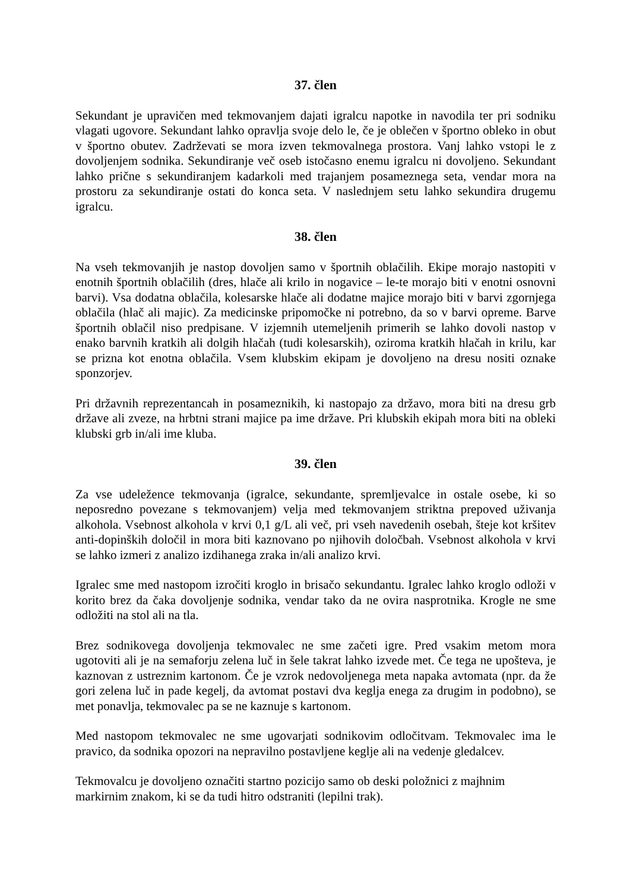37. člen
Sekundant je upravičen med tekmovanjem dajati igralcu napotke in navodila ter pri sodniku vlagati ugovore. Sekundant lahko opravlja svoje delo le, če je oblečen v športno obleko in obut v športno obutev. Zadrževati se mora izven tekmovalnega prostora. Vanj lahko vstopi le z dovoljenjem sodnika. Sekundiranje več oseb istočasno enemu igralcu ni dovoljeno. Sekundant lahko prične s sekundiranjem kadarkoli med trajanjem posameznega seta, vendar mora na prostoru za sekundiranje ostati do konca seta. V naslednjem setu lahko sekundira drugemu igralcu.
38. člen
Na vseh tekmovanjih je nastop dovoljen samo v športnih oblačilih. Ekipe morajo nastopiti v enotnih športnih oblačilih (dres, hlače ali krilo in nogavice – le-te morajo biti v enotni osnovni barvi). Vsa dodatna oblačila, kolesarske hlače ali dodatne majice morajo biti v barvi zgornjega oblačila (hlač ali majic). Za medicinske pripomočke ni potrebno, da so v barvi opreme. Barve športnih oblačil niso predpisane. V izjemnih utemeljenih primerih se lahko dovoli nastop v enako barvnih kratkih ali dolgih hlačah (tudi kolesarskih), oziroma kratkih hlačah in krilu, kar se prizna kot enotna oblačila. Vsem klubskim ekipam je dovoljeno na dresu nositi oznake sponzorjev.
Pri državnih reprezentancah in posameznikih, ki nastopajo za državo, mora biti na dresu grb države ali zveze, na hrbtni strani majice pa ime države. Pri klubskih ekipah mora biti na obleki klubski grb in/ali ime kluba.
39. člen
Za vse udeležence tekmovanja (igralce, sekundante, spremljevalce in ostale osebe, ki so neposredno povezane s tekmovanjem) velja med tekmovanjem striktna prepoved uživanja alkohola. Vsebnost alkohola v krvi 0,1 g/L ali več, pri vseh navedenih osebah, šteje kot kršitev anti-dopinških določil in mora biti kaznovano po njihovih določbah. Vsebnost alkohola v krvi se lahko izmeri z analizo izdihanega zraka in/ali analizo krvi.
Igralec sme med nastopom izročiti kroglo in brisačo sekundantu. Igralec lahko kroglo odloži v korito brez da čaka dovoljenje sodnika, vendar tako da ne ovira nasprotnika. Krogle ne sme odložiti na stol ali na tla.
Brez sodnikovega dovoljenja tekmovalec ne sme začeti igre. Pred vsakim metom mora ugotoviti ali je na semaforju zelena luč in šele takrat lahko izvede met. Če tega ne upošteva, je kaznovan z ustreznim kartonom. Če je vzrok nedovoljenega meta napaka avtomata (npr. da že gori zelena luč in pade kegelj, da avtomat postavi dva keglja enega za drugim in podobno), se met ponavlja, tekmovalec pa se ne kaznuje s kartonom.
Med nastopom tekmovalec ne sme ugovarjati sodnikovim odločitvam. Tekmovalec ima le pravico, da sodnika opozori na nepravilno postavljene keglje ali na vedenje gledalcev.
Tekmovalcu je dovoljeno označiti startno pozicijo samo ob deski položnici z majhnim markirnim znakom, ki se da tudi hitro odstraniti (lepilni trak).